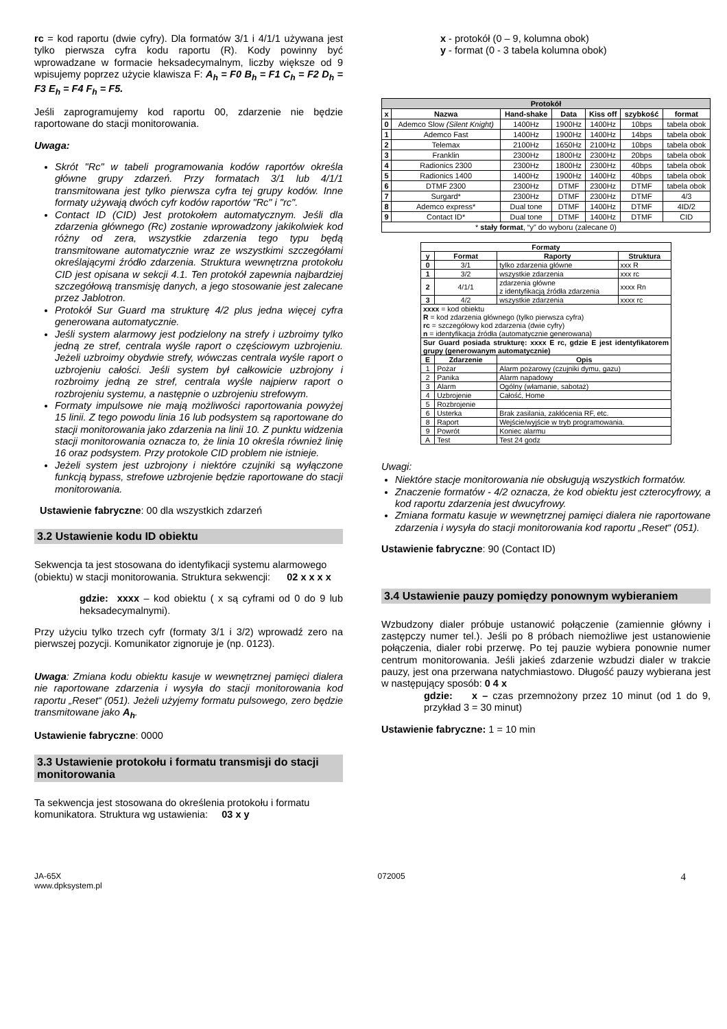rc = kod raportu (dwie cyfry). Dla formatów 3/1 i 4/1/1 używana jest tylko pierwsza cyfra kodu raportu (R). Kody powinny być wprowadzane w formacie heksadecymalnym, liczby większe od 9 wpisujemy poprzez użycie klawisza F: A<sub>h</sub> = F0 B<sub>h</sub> = F1 C<sub>h</sub> = F2 D<sub>h</sub> = F3 E<sub>h</sub> = F4 F<sub>h</sub> = F5.
Jeśli zaprogramujemy kod raportu 00, zdarzenie nie będzie raportowane do stacji monitorowania.
Uwaga:
Skrót "Rc" w tabeli programowania kodów raportów określa główne grupy zdarzeń. Przy formatach 3/1 lub 4/1/1 transmitowana jest tylko pierwsza cyfra tej grupy kodów. Inne formaty używają dwóch cyfr kodów raportów "Rc" i "rc".
Contact ID (CID) Jest protokołem automatycznym. Jeśli dla zdarzenia głównego (Rc) zostanie wprowadzony jakikolwiek kod różny od zera, wszystkie zdarzenia tego typu będą transmitowane automatycznie wraz ze wszystkimi szczegółami określającymi źródło zdarzenia. Struktura wewnętrzna protokołu CID jest opisana w sekcji 4.1. Ten protokół zapewnia najbardziej szczegółową transmisję danych, a jego stosowanie jest zalecane przez Jablotron.
Protokół Sur Guard ma strukturę 4/2 plus jedna więcej cyfra generowana automatycznie.
Jeśli system alarmowy jest podzielony na strefy i uzbroimy tylko jedną ze stref, centrala wyśle raport o częściowym uzbrojeniu. Jeżeli uzbroimy obydwie strefy, wówczas centrala wyśle raport o uzbrojeniu całości. Jeśli system był całkowicie uzbrojony i rozbroimy jedną ze stref, centrala wyśle najpierw raport o rozbrojeniu systemu, a następnie o uzbrojeniu strefowym.
Formaty impulsowe nie mają możliwości raportowania powyżej 15 linii. Z tego powodu linia 16 lub podsystem są raportowane do stacji monitorowania jako zdarzenia na linii 10. Z punktu widzenia stacji monitorowania oznacza to, że linia 10 określa również linię 16 oraz podsystem. Przy protokole CID problem nie istnieje.
Jeżeli system jest uzbrojony i niektóre czujniki są wyłączone funkcją bypass, strefowe uzbrojenie będzie raportowane do stacji monitorowania.
Ustawienie fabryczne: 00 dla wszystkich zdarzeń
3.2 Ustawienie kodu ID obiektu
Sekwencja ta jest stosowana do identyfikacji systemu alarmowego (obiektu) w stacji monitorowania. Struktura sekwencji: 02 x x x x
gdzie: xxxx – kod obiektu ( x są cyframi od 0 do 9 lub heksadecymalnymi).
Przy użyciu tylko trzech cyfr (formaty 3/1 i 3/2) wprowadź zero na pierwszej pozycji. Komunikator zignoruje je (np. 0123).
Uwaga: Zmiana kodu obiektu kasuje w wewnętrznej pamięci dialera nie raportowane zdarzenia i wysyła do stacji monitorowania kod raportu „Reset“ (051). Jeżeli użyjemy formatu pulsowego, zero będzie transmitowane jako A<sub>h</sub>.
Ustawienie fabryczne: 0000
3.3 Ustawienie protokołu i formatu transmisji do stacji monitorowania
Ta sekwencja jest stosowana do określenia protokołu i formatu komunikatora. Struktura wg ustawienia: 03 x y
x - protokół (0 – 9, kolumna obok)
y - format (0 - 3 tabela kolumna obok)
| Protokół | | | | | | |
| --- | --- | --- | --- | --- | --- | --- |
| x | Nazwa | Hand-shake | Data | Kiss off | szybkość | format |
| 0 | Ademco Slow (Silent Knight) | 1400Hz | 1900Hz | 1400Hz | 10bps | tabela obok |
| 1 | Ademco Fast | 1400Hz | 1900Hz | 1400Hz | 14bps | tabela obok |
| 2 | Telemax | 2100Hz | 1650Hz | 2100Hz | 10bps | tabela obok |
| 3 | Franklin | 2300Hz | 1800Hz | 2300Hz | 20bps | tabela obok |
| 4 | Radionics 2300 | 2300Hz | 1800Hz | 2300Hz | 40bps | tabela obok |
| 5 | Radionics 1400 | 1400Hz | 1900Hz | 1400Hz | 40bps | tabela obok |
| 6 | DTMF 2300 | 2300Hz | DTMF | 2300Hz | DTMF | tabela obok |
| 7 | Surgard* | 2300Hz | DTMF | 2300Hz | DTMF | 4/3 |
| 8 | Ademco express* | Dual tone | DTMF | 1400Hz | DTMF | 4ID/2 |
| 9 | Contact ID* | Dual tone | DTMF | 1400Hz | DTMF | CID |
| * stały format , “y” do wyboru (zalecane 0) | | | | | | |
| Formaty | | | |
| --- | --- | --- | --- |
| y | Format | Raporty | Struktura |
| 0 | 3/1 | tylko zdarzenia główne | xxx R |
| 1 | 3/2 | wszystkie zdarzenia | xxx rc |
| 2 | 4/1/1 | zdarzenia główne z identyfikacją źródła zdarzenia | xxxx Rn |
| 3 | 4/2 | wszystkie zdarzenia | xxxx rc |
| xxxx = kod obiektu R = kod zdarzenia głównego (tylko pierwsza cyfra) rc = szczegółowy kod zdarzenia (dwie cyfry) n = identyfikacja źródła (automatycznie generowana) | | | |
| Sur Guard posiada strukturę: xxxx E rc, gdzie E jest identyfikatorem grupy (generowanym automatycznie) | | | |
| E | Zdarzenie | Opis | |
| 1 | Pożar | Alarm pożarowy (czujniki dymu, gazu) | |
| 2 | Panika | Alarm napadowy | |
| 3 | Alarm | Ogólny (włamanie, sabotaż) | |
| 4 | Uzbrojenie | Całość, Home | |
| 5 | Rozbrojenie | | |
| 6 | Usterka | Brak zasilania, zakłócenia RF, etc. | |
| 8 | Raport | Wejście/wyjście w tryb programowania. | |
| 9 | Powrót | Koniec alarmu | |
| A | Test | Test 24 godz | |
Uwagi:
Niektóre stacje monitorowania nie obsługują wszystkich formatów.
Znaczenie formatów - 4/2 oznacza, że kod obiektu jest czterocyfrowy, a kod raportu zdarzenia jest dwucyfrowy.
Zmiana formatu kasuje w wewnętrznej pamięci dialera nie raportowane zdarzenia i wysyła do stacji monitorowania kod raportu „Reset“ (051).
Ustawienie fabryczne: 90 (Contact ID)
3.4 Ustawienie pauzy pomiędzy ponownym wybieraniem
Wzbudzony dialer próbuje ustanowić połączenie (zamiennie główny i zastępczy numer tel.). Jeśli po 8 próbach niemożliwe jest ustanowienie połączenia, dialer robi przerwę. Po tej pauzie wybiera ponownie numer centrum monitorowania. Jeśli jakieś zdarzenie wzbudzi dialer w trakcie pauzy, jest ona przerwana natychmiastowo. Długość pauzy wybierana jest w następujący sposób: 0 4 x
gdzie: x – czas przemnożony przez 10 minut (od 1 do 9, przykład 3 = 30 minut)
Ustawienie fabryczne: 1 = 10 min
JA-65X
www.dpksystem.pl
072005
4